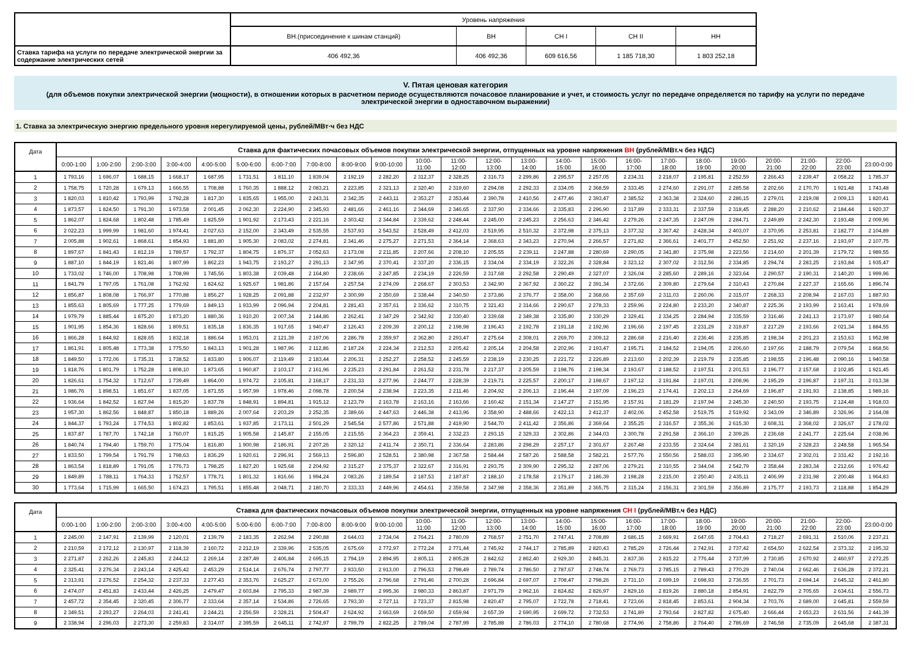| | Уровень напряжения | | | | |
| | ВН.(присоединение к шинам станций) | ВН | СН I | СН II | НН |
| Ставка тарифа на услуги по передаче электрической энергии за содержание электрических сетей | 406 492,36 | 406 492,36 | 609 616,56 | 1 185 718,30 | 1 803 252,18 |
V. Пятая ценовая категория
(для объемов покупки электрической энергии (мощности), в отношении которых в расчетном периоде осуществляются почасовое планирование и учет, и стоимость услуг по передаче определяется по тарифу на услуги по передаче электрической энергии в одноставочном выражении)
1. Ставка за электрическую энергию предельного уровня нерегулируемой цены, рублей/МВт·ч без НДС
| Дата | Ставка для фактических почасовых объемов покупки электрической энергии, отпущенных на уровне напряжения ВН (рублей/МВт.ч без НДС) | | | | | | | | | | | | | | | | | | | | | | | |
| --- | --- | --- | --- | --- | --- | --- | --- | --- | --- | --- | --- | --- | --- | --- | --- | --- | --- | --- | --- | --- | --- | --- | --- | --- |
| | 0:00-1:00 | 1:00-2:00 | 2:00-3:00 | 3:00-4:00 | 4:00-5:00 | 5:00-6:00 | 6:00-7:00 | 7:00-8:00 | 8:00-9:00 | 9:00-10:00 | 10:00- 11:00 | 11:00- 12:00 | 12:00- 13:00 | 13:00- 14:00 | 14:00- 15:00 | 15:00- 16:00 | 16:00- 17:00 | 17:00- 18:00 | 18:00- 19:00 | 19:00- 20:00 | 20:00- 21:00 | 21:00- 22:00 | 22:00- 23:00 | 23:00-0:00 |
| 1 | 1 793,16 | 1 696,07 | 1 688,15 | 1 668,17 | 1 687,95 | 1 731,51 | 1 811,10 | 1 839,04 | 2 192,19 | 2 282,20 | 2 312,37 | 2 328,25 | 2 316,73 | 2 299,86 | 2 295,57 | 2 257,05 | 2 234,31 | 2 218,07 | 2 195,81 | 2 252,59 | 2 266,43 | 2 239,47 | 2 058,22 | 1 785,37 |
| 2 | 1 758,75 | 1 720,28 | 1 679,13 | 1 666,55 | 1 708,88 | 1 760,35 | 1 888,12 | 2 083,21 | 2 223,85 | 2 321,13 | 2 320,40 | 2 319,60 | 2 294,08 | 2 292,33 | 2 334,05 | 2 368,59 | 2 333,45 | 2 274,60 | 2 291,07 | 2 285,58 | 2 202,66 | 2 170,70 | 1 921,48 | 1 743,48 |
| 3 | 1 820,03 | 1 810,42 | 1 793,99 | 1 792,28 | 1 817,30 | 1 835,65 | 1 955,00 | 2 243,31 | 2 342,35 | 2 443,11 | 2 353,27 | 2 353,44 | 2 390,78 | 2 410,56 | 2 477,46 | 2 393,47 | 2 385,52 | 2 363,38 | 2 324,60 | 2 286,15 | 2 279,01 | 2 219,08 | 2 009,13 | 1 820,41 |
| 4 | 1 873,57 | 1 824,50 | 1 791,30 | 1 973,58 | 2 001,45 | 2 062,30 | 2 224,90 | 2 345,93 | 2 481,66 | 2 461,16 | 2 344,69 | 2 346,65 | 2 337,90 | 2 334,66 | 2 335,83 | 2 296,90 | 2 317,89 | 2 333,31 | 2 337,59 | 2 318,45 | 2 288,20 | 2 210,62 | 2 184,44 | 1 920,37 |
| 5 | 1 862,07 | 1 824,68 | 1 802,48 | 1 785,49 | 1 825,59 | 1 901,92 | 2 173,43 | 2 221,16 | 2 303,42 | 2 344,84 | 2 339,62 | 2 248,44 | 2 245,00 | 2 245,23 | 2 256,63 | 2 346,42 | 2 279,26 | 2 247,35 | 2 247,09 | 2 284,71 | 2 249,89 | 2 242,30 | 2 193,48 | 2 009,96 |
| 6 | 2 022,23 | 1 999,99 | 1 981,60 | 1 974,41 | 2 027,63 | 2 152,00 | 2 343,49 | 2 535,55 | 2 537,93 | 2 543,52 | 2 528,49 | 2 412,03 | 2 519,95 | 2 510,32 | 2 372,98 | 2 375,13 | 2 377,32 | 2 367,42 | 2 428,34 | 2 403,07 | 2 370,95 | 2 253,81 | 2 182,77 | 2 104,89 |
| 7 | 2 005,88 | 1 902,61 | 1 868,61 | 1 854,93 | 1 881,80 | 1 905,30 | 2 083,02 | 2 274,81 | 2 341,46 | 2 275,27 | 2 271,53 | 2 364,14 | 2 368,63 | 2 343,23 | 2 270,94 | 2 266,57 | 2 271,82 | 2 366,61 | 2 401,77 | 2 452,50 | 2 251,92 | 2 237,16 | 2 193,97 | 2 107,75 |
| 8 | 1 897,67 | 1 841,43 | 1 812,19 | 1 789,57 | 1 792,37 | 1 804,75 | 1 876,37 | 2 052,63 | 2 173,08 | 2 211,85 | 2 207,66 | 2 208,10 | 2 205,55 | 2 239,11 | 2 247,88 | 2 280,69 | 2 290,05 | 2 341,80 | 2 375,98 | 2 223,56 | 2 214,60 | 2 201,39 | 2 179,72 | 1 989,55 |
| 9 | 1 887,10 | 1 844,19 | 1 821,46 | 1 807,99 | 1 862,23 | 1 943,75 | 2 193,27 | 2 291,13 | 2 347,95 | 2 370,41 | 2 337,20 | 2 336,15 | 2 334,04 | 2 334,19 | 2 322,26 | 2 328,84 | 2 323,12 | 2 307,02 | 2 312,56 | 2 334,85 | 2 294,74 | 2 283,25 | 2 193,84 | 1 935,47 |
| 10 | 1 733,02 | 1 746,00 | 1 708,98 | 1 708,99 | 1 745,56 | 1 803,38 | 2 039,48 | 2 164,80 | 2 238,66 | 2 247,85 | 2 234,19 | 2 226,59 | 2 317,68 | 2 292,58 | 2 290,49 | 2 327,07 | 2 326,04 | 2 285,60 | 2 289,16 | 2 323,64 | 2 290,57 | 2 190,31 | 2 140,20 | 1 999,96 |
| 11 | 1 841,79 | 1 797,05 | 1 761,08 | 1 762,92 | 1 824,62 | 1 925,67 | 1 981,86 | 2 157,64 | 2 257,54 | 2 274,09 | 2 268,67 | 2 303,53 | 2 342,90 | 2 367,92 | 2 360,22 | 2 391,34 | 2 372,66 | 2 309,80 | 2 279,64 | 2 310,43 | 2 270,84 | 2 227,37 | 2 165,66 | 1 896,74 |
| 12 | 1 856,87 | 1 808,08 | 1 766,97 | 1 770,88 | 1 856,27 | 1 928,25 | 2 091,88 | 2 232,97 | 2 300,99 | 2 350,69 | 2 338,44 | 2 340,50 | 2 373,86 | 2 376,77 | 2 358,00 | 2 368,66 | 2 357,69 | 2 311,03 | 2 260,06 | 2 315,07 | 2 268,33 | 2 208,94 | 2 167,03 | 1 887,93 |
| 13 | 1 855,63 | 1 805,69 | 1 777,25 | 1 779,69 | 1 849,13 | 1 933,99 | 2 096,94 | 2 204,81 | 2 281,43 | 2 357,61 | 2 336,62 | 2 310,75 | 2 321,43 | 2 314,66 | 2 290,67 | 2 278,33 | 2 259,96 | 2 224,80 | 2 233,20 | 2 340,87 | 2 225,36 | 2 193,99 | 2 163,41 | 1 978,69 |
| 14 | 1 979,79 | 1 885,44 | 1 875,20 | 1 873,20 | 1 880,36 | 1 910,20 | 2 007,34 | 2 144,86 | 2 262,41 | 2 347,29 | 2 342,92 | 2 330,40 | 2 339,68 | 2 349,38 | 2 335,80 | 2 330,29 | 2 329,41 | 2 334,25 | 2 284,94 | 2 335,59 | 2 316,46 | 2 241,13 | 2 173,97 | 1 980,64 |
| 15 | 1 901,95 | 1 854,36 | 1 828,66 | 1 809,51 | 1 835,18 | 1 836,35 | 1 917,65 | 1 940,47 | 2 126,43 | 2 209,39 | 2 200,12 | 2 198,98 | 2 196,43 | 2 192,78 | 2 191,18 | 2 192,96 | 2 196,66 | 2 197,45 | 2 231,29 | 2 319,87 | 2 217,29 | 2 193,66 | 2 021,34 | 1 884,55 |
| 16 | 1 866,28 | 1 844,92 | 1 828,65 | 1 832,18 | 1 886,64 | 1 953,01 | 2 121,39 | 2 197,06 | 2 286,78 | 2 359,97 | 2 362,80 | 2 293,47 | 2 275,64 | 2 308,01 | 2 269,70 | 2 309,12 | 2 286,68 | 2 216,40 | 2 236,46 | 2 235,85 | 2 198,34 | 2 201,23 | 2 153,63 | 1 952,98 |
| 17 | 1 861,91 | 1 805,48 | 1 773,38 | 1 775,50 | 1 843,13 | 1 901,28 | 1 987,96 | 2 112,86 | 2 187,24 | 2 224,34 | 2 212,53 | 2 205,42 | 2 205,14 | 2 204,58 | 2 202,96 | 2 193,47 | 2 195,71 | 2 184,52 | 2 194,05 | 2 206,60 | 2 197,66 | 2 188,79 | 2 079,54 | 1 868,56 |
| 18 | 1 849,50 | 1 772,06 | 1 735,31 | 1 738,52 | 1 833,80 | 1 906,07 | 2 119,49 | 2 183,44 | 2 206,31 | 2 252,27 | 2 258,52 | 2 245,59 | 2 238,19 | 2 230,25 | 2 221,72 | 2 226,89 | 2 213,60 | 2 202,39 | 2 219,79 | 2 235,85 | 2 198,55 | 2 196,48 | 2 090,16 | 1 940,58 |
| 19 | 1 818,76 | 1 801,79 | 1 752,28 | 1 808,10 | 1 873,65 | 1 960,87 | 2 103,17 | 2 161,96 | 2 235,23 | 2 291,84 | 2 261,52 | 2 231,78 | 2 217,37 | 2 205,59 | 2 198,76 | 2 198,34 | 2 193,67 | 2 188,52 | 2 197,51 | 2 201,53 | 2 196,77 | 2 157,68 | 2 102,85 | 1 921,45 |
| 20 | 1 826,61 | 1 754,32 | 1 712,67 | 1 739,49 | 1 864,00 | 1 974,72 | 2 105,81 | 2 168,17 | 2 231,33 | 2 277,96 | 2 244,77 | 2 228,39 | 2 219,71 | 2 225,57 | 2 200,17 | 2 198,67 | 2 197,12 | 2 191,84 | 2 197,01 | 2 208,96 | 2 195,29 | 2 196,87 | 2 197,31 | 2 013,38 |
| 21 | 1 986,76 | 1 898,51 | 1 851,67 | 1 837,05 | 1 871,55 | 1 957,99 | 1 978,46 | 2 098,78 | 2 200,54 | 2 238,94 | 2 223,35 | 2 211,46 | 2 204,92 | 2 206,13 | 2 196,44 | 2 197,09 | 2 196,23 | 2 174,41 | 2 202,13 | 2 264,69 | 2 196,87 | 2 191,93 | 2 138,85 | 1 989,16 |
| 22 | 1 936,64 | 1 842,52 | 1 827,94 | 1 815,20 | 1 837,78 | 1 848,91 | 1 894,81 | 1 915,12 | 2 123,79 | 2 163,78 | 2 163,16 | 2 163,66 | 2 160,42 | 2 151,34 | 2 147,27 | 2 151,95 | 2 157,91 | 2 181,29 | 2 197,94 | 2 245,30 | 2 240,50 | 2 193,75 | 2 124,48 | 1 918,03 |
| 23 | 1 957,30 | 1 862,56 | 1 848,87 | 1 850,18 | 1 889,26 | 2 007,64 | 2 203,29 | 2 252,35 | 2 389,66 | 2 447,63 | 2 446,38 | 2 413,96 | 2 358,90 | 2 488,66 | 2 422,13 | 2 412,37 | 2 402,06 | 2 452,58 | 2 519,75 | 2 519,92 | 2 343,09 | 2 346,89 | 2 326,96 | 2 164,08 |
| 24 | 1 844,37 | 1 793,24 | 1 774,53 | 1 802,82 | 1 853,61 | 1 937,85 | 2 173,11 | 2 501,29 | 2 545,54 | 2 577,86 | 2 571,88 | 2 419,90 | 2 544,70 | 2 411,42 | 2 356,86 | 2 369,64 | 2 355,25 | 2 316,57 | 2 355,36 | 2 615,30 | 2 608,31 | 2 368,02 | 2 326,67 | 2 178,02 |
| 25 | 1 837,87 | 1 787,70 | 1 742,18 | 1 760,07 | 1 815,25 | 1 905,58 | 2 145,87 | 2 155,05 | 2 215,55 | 2 364,23 | 2 359,41 | 2 332,23 | 2 293,15 | 2 329,33 | 2 302,86 | 2 344,03 | 2 300,78 | 2 291,58 | 2 366,10 | 2 309,26 | 2 236,68 | 2 241,77 | 2 225,64 | 2 038,96 |
| 26 | 1 840,74 | 1 794,40 | 1 759,70 | 1 775,04 | 1 816,80 | 1 900,98 | 2 186,91 | 2 207,26 | 2 320,12 | 2 411,74 | 2 350,71 | 2 336,64 | 2 283,86 | 2 298,29 | 2 257,17 | 2 301,67 | 2 267,48 | 2 233,55 | 2 324,64 | 2 381,61 | 2 320,19 | 2 328,23 | 2 248,58 | 1 965,54 |
| 27 | 1 833,50 | 1 799,54 | 1 791,79 | 1 798,63 | 1 836,29 | 1 920,61 | 2 296,91 | 2 569,13 | 2 596,80 | 2 528,51 | 2 380,98 | 2 367,58 | 2 584,44 | 2 587,26 | 2 588,58 | 2 582,21 | 2 577,76 | 2 550,56 | 2 588,03 | 2 395,90 | 2 334,67 | 2 302,01 | 2 331,42 | 2 192,16 |
| 28 | 1 863,54 | 1 818,89 | 1 791,05 | 1 776,73 | 1 798,25 | 1 827,20 | 1 925,68 | 2 204,92 | 2 315,27 | 2 375,37 | 2 322,67 | 2 316,91 | 2 293,75 | 2 309,90 | 2 295,32 | 2 287,06 | 2 279,21 | 2 310,55 | 2 344,04 | 2 542,79 | 2 358,44 | 2 283,34 | 2 212,66 | 1 976,42 |
| 29 | 1 849,89 | 1 788,11 | 1 764,33 | 1 752,57 | 1 778,71 | 1 801,32 | 1 816,66 | 1 994,24 | 2 083,26 | 2 189,54 | 2 187,53 | 2 187,87 | 2 188,10 | 2 178,58 | 2 179,17 | 2 186,39 | 2 198,28 | 2 215,00 | 2 250,40 | 2 435,11 | 2 406,99 | 2 231,98 | 2 200,48 | 1 964,83 |
| 30 | 1 773,64 | 1 715,99 | 1 665,50 | 1 674,23 | 1 795,51 | 1 855,48 | 2 048,71 | 2 180,70 | 2 333,33 | 2 449,96 | 2 454,61 | 2 359,58 | 2 347,98 | 2 358,36 | 2 351,89 | 2 365,75 | 2 315,24 | 2 156,31 | 2 301,59 | 2 356,89 | 2 175,77 | 2 193,73 | 2 118,88 | 1 854,29 |
| Дата | Ставка для фактических почасовых объемов покупки электрической энергии, отпущенных на уровне напряжения СН I (рублей/МВт.ч без НДС) | | | | | | | | | | | | | | | | | | | | | | | |
| --- | --- | --- | --- | --- | --- | --- | --- | --- | --- | --- | --- | --- | --- | --- | --- | --- | --- | --- | --- | --- | --- | --- | --- | --- |
| | 0:00-1:00 | 1:00-2:00 | 2:00-3:00 | 3:00-4:00 | 4:00-5:00 | 5:00-6:00 | 6:00-7:00 | 7:00-8:00 | 8:00-9:00 | 9:00-10:00 | 10:00- 11:00 | 11:00- 12:00 | 12:00- 13:00 | 13:00- 14:00 | 14:00- 15:00 | 15:00- 16:00 | 16:00- 17:00 | 17:00- 18:00 | 18:00- 19:00 | 19:00- 20:00 | 20:00- 21:00 | 21:00- 22:00 | 22:00- 23:00 | 23:00-0:00 |
| 1 | 2 245,00 | 2 147,91 | 2 139,99 | 2 120,01 | 2 139,79 | 2 183,35 | 2 262,94 | 2 290,88 | 2 644,03 | 2 734,04 | 2 764,21 | 2 780,09 | 2 768,57 | 2 751,70 | 2 747,41 | 2 708,89 | 2 686,15 | 2 669,91 | 2 647,65 | 2 704,43 | 2 718,27 | 2 691,31 | 2 510,06 | 2 237,21 |
| 2 | 2 210,59 | 2 172,12 | 2 130,97 | 2 118,39 | 2 160,72 | 2 212,19 | 2 339,96 | 2 535,05 | 2 675,69 | 2 772,97 | 2 772,24 | 2 771,44 | 2 745,92 | 2 744,17 | 2 785,89 | 2 820,43 | 2 785,29 | 2 726,44 | 2 742,91 | 2 737,42 | 2 654,50 | 2 622,54 | 2 373,32 | 2 195,32 |
| 3 | 2 271,87 | 2 262,26 | 2 245,83 | 2 244,12 | 2 269,14 | 2 287,49 | 2 406,84 | 2 695,15 | 2 794,19 | 2 894,95 | 2 805,11 | 2 805,28 | 2 842,62 | 2 862,40 | 2 929,30 | 2 845,31 | 2 837,36 | 2 815,22 | 2 776,44 | 2 737,99 | 2 730,85 | 2 670,92 | 2 460,97 | 2 272,25 |
| 4 | 2 325,41 | 2 276,34 | 2 243,14 | 2 425,42 | 2 453,29 | 2 514,14 | 2 676,74 | 2 797,77 | 2 933,50 | 2 913,00 | 2 796,53 | 2 798,49 | 2 789,74 | 2 786,50 | 2 787,67 | 2 748,74 | 2 769,73 | 2 785,15 | 2 789,43 | 2 770,29 | 2 740,04 | 2 662,46 | 2 636,28 | 2 372,21 |
| 5 | 2 313,91 | 2 276,52 | 2 254,32 | 2 237,33 | 2 277,43 | 2 353,76 | 2 625,27 | 2 673,00 | 2 755,26 | 2 796,68 | 2 791,46 | 2 700,28 | 2 696,84 | 2 697,07 | 2 708,47 | 2 798,26 | 2 731,10 | 2 699,19 | 2 698,93 | 2 736,55 | 2 701,73 | 2 694,14 | 2 645,32 | 2 461,80 |
| 6 | 2 474,07 | 2 451,83 | 2 433,44 | 2 426,25 | 2 479,47 | 2 603,84 | 2 795,33 | 2 987,39 | 2 989,77 | 2 995,36 | 2 980,33 | 2 863,87 | 2 971,79 | 2 962,16 | 2 824,82 | 2 826,97 | 2 829,16 | 2 819,26 | 2 880,18 | 2 854,91 | 2 822,79 | 2 705,65 | 2 634,61 | 2 556,73 |
| 7 | 2 457,72 | 2 354,45 | 2 320,45 | 2 306,77 | 2 333,64 | 2 357,14 | 2 534,86 | 2 726,65 | 2 793,30 | 2 727,11 | 2 723,37 | 2 815,98 | 2 820,47 | 2 795,07 | 2 722,78 | 2 718,41 | 2 723,66 | 2 818,45 | 2 853,61 | 2 904,34 | 2 703,76 | 2 689,00 | 2 645,81 | 2 559,59 |
| 8 | 2 349,51 | 2 293,27 | 2 264,03 | 2 241,41 | 2 244,21 | 2 256,59 | 2 328,21 | 2 504,47 | 2 624,92 | 2 663,69 | 2 659,50 | 2 659,94 | 2 657,39 | 2 690,95 | 2 699,72 | 2 732,53 | 2 741,89 | 2 793,64 | 2 827,82 | 2 675,40 | 2 666,44 | 2 653,23 | 2 631,56 | 2 441,39 |
| 9 | 2 338,94 | 2 296,03 | 2 273,30 | 2 259,83 | 2 314,07 | 2 395,59 | 2 645,11 | 2 742,97 | 2 799,79 | 2 822,25 | 2 789,04 | 2 787,99 | 2 785,88 | 2 786,03 | 2 774,10 | 2 780,68 | 2 774,96 | 2 758,86 | 2 764,40 | 2 786,69 | 2 746,58 | 2 735,09 | 2 645,68 | 2 387,31 |